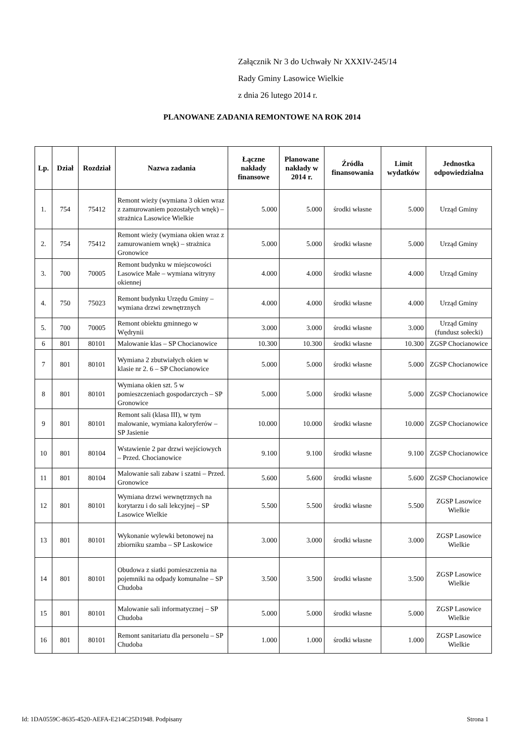Załącznik Nr 3 do Uchwały Nr XXXIV-245/14
Rady Gminy Lasowice Wielkie
z dnia 26 lutego 2014 r.
PLANOWANE ZADANIA REMONTOWE NA ROK 2014
| Lp. | Dział | Rozdział | Nazwa zadania | Łączne nakłady finansowe | Planowane nakłady w 2014 r. | Źródła finansowania | Limit wydatków | Jednostka odpowiedzialna |
| --- | --- | --- | --- | --- | --- | --- | --- | --- |
| 1. | 754 | 75412 | Remont wieży (wymiana 3 okien wraz z zamurowaniem pozostałych wnęk) – strażnica Lasowice Wielkie | 5.000 | 5.000 | środki własne | 5.000 | Urząd Gminy |
| 2. | 754 | 75412 | Remont wieży (wymiana okien wraz z zamurowaniem wnęk) – strażnica Gronowice | 5.000 | 5.000 | środki własne | 5.000 | Urząd Gminy |
| 3. | 700 | 70005 | Remont budynku w miejscowości Lasowice Małe – wymiana witryny okiennej | 4.000 | 4.000 | środki własne | 4.000 | Urząd Gminy |
| 4. | 750 | 75023 | Remont budynku Urzędu Gminy – wymiana drzwi zewnętrznych | 4.000 | 4.000 | środki własne | 4.000 | Urząd Gminy |
| 5. | 700 | 70005 | Remont obiektu gminnego w Wędrynii | 3.000 | 3.000 | środki własne | 3.000 | Urząd Gminy (fundusz sołecki) |
| 6 | 801 | 80101 | Malowanie klas – SP Chocianowice | 10.300 | 10.300 | środki własne | 10.300 | ZGSP Chocianowice |
| 7 | 801 | 80101 | Wymiana 2 zbutwiałych okien w klasie nr 2. 6 – SP Chocianowice | 5.000 | 5.000 | środki własne | 5.000 | ZGSP Chocianowice |
| 8 | 801 | 80101 | Wymiana okien szt. 5 w pomieszczeniach gospodarczych – SP Gronowice | 5.000 | 5.000 | środki własne | 5.000 | ZGSP Chocianowice |
| 9 | 801 | 80101 | Remont sali (klasa III), w tym malowanie, wymiana kaloryferów – SP Jasienie | 10.000 | 10.000 | środki własne | 10.000 | ZGSP Chocianowice |
| 10 | 801 | 80104 | Wstawienie 2 par drzwi wejściowych – Przed. Chocianowice | 9.100 | 9.100 | środki własne | 9.100 | ZGSP Chocianowice |
| 11 | 801 | 80104 | Malowanie sali zabaw i szatni – Przed. Gronowice | 5.600 | 5.600 | środki własne | 5.600 | ZGSP Chocianowice |
| 12 | 801 | 80101 | Wymiana drzwi wewnętrznych na korytarzu i do sali lekcyjnej – SP Lasowice Wielkie | 5.500 | 5.500 | środki własne | 5.500 | ZGSP Lasowice Wielkie |
| 13 | 801 | 80101 | Wykonanie wylewki betonowej na zbiorniku szamba – SP Laskowice | 3.000 | 3.000 | środki własne | 3.000 | ZGSP Lasowice Wielkie |
| 14 | 801 | 80101 | Obudowa z siatki pomieszczenia na pojemniki na odpady komunalne – SP Chudoba | 3.500 | 3.500 | środki własne | 3.500 | ZGSP Lasowice Wielkie |
| 15 | 801 | 80101 | Malowanie sali informatycznej – SP Chudoba | 5.000 | 5.000 | środki własne | 5.000 | ZGSP Lasowice Wielkie |
| 16 | 801 | 80101 | Remont sanitariatu dla personelu – SP Chudoba | 1.000 | 1.000 | środki własne | 1.000 | ZGSP Lasowice Wielkie |
Id: 1DA0559C-8635-4520-AEFA-E214C25D1948. Podpisany Strona 1